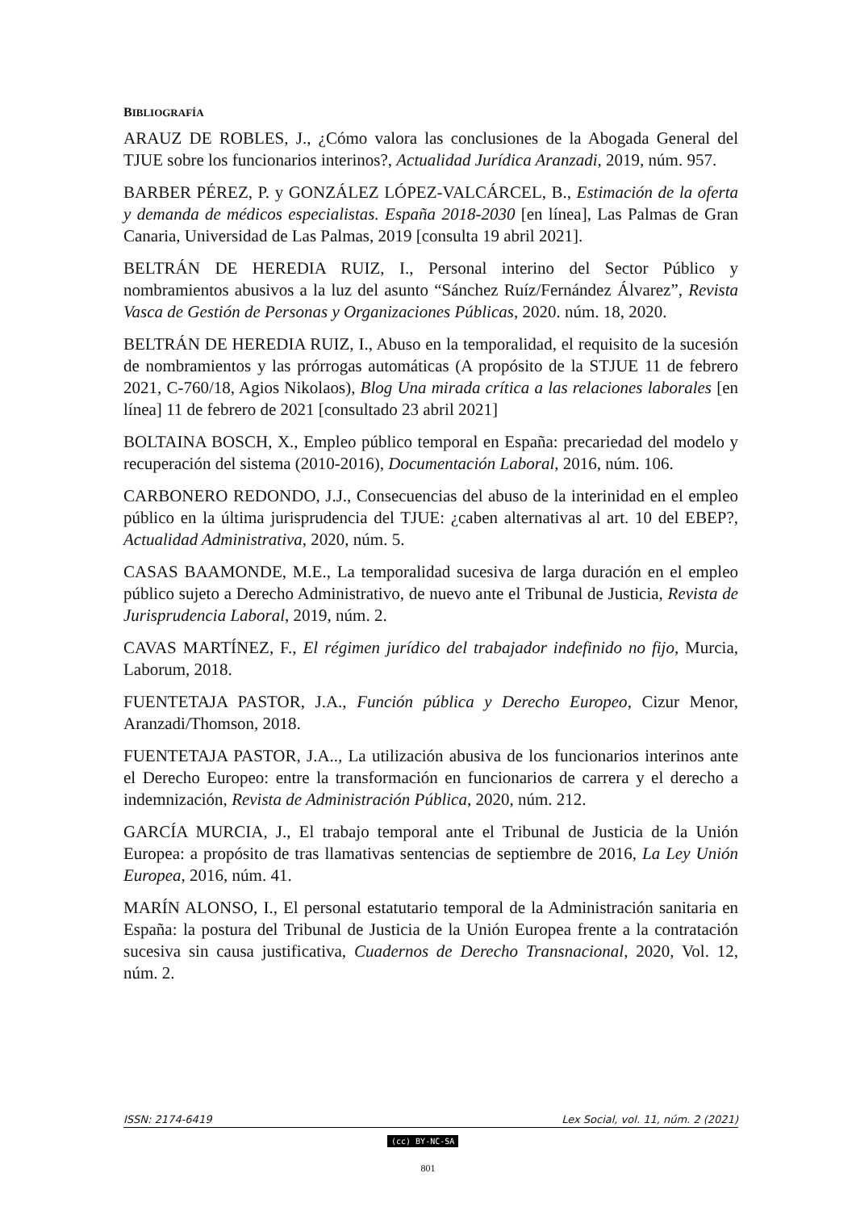BIBLIOGRAFÍA
ARAUZ DE ROBLES, J., ¿Cómo valora las conclusiones de la Abogada General del TJUE sobre los funcionarios interinos?, Actualidad Jurídica Aranzadi, 2019, núm. 957.
BARBER PÉREZ, P. y GONZÁLEZ LÓPEZ-VALCÁRCEL, B., Estimación de la oferta y demanda de médicos especialistas. España 2018-2030 [en línea], Las Palmas de Gran Canaria, Universidad de Las Palmas, 2019 [consulta 19 abril 2021].
BELTRÁN DE HEREDIA RUIZ, I., Personal interino del Sector Público y nombramientos abusivos a la luz del asunto “Sánchez Ruíz/Fernández Álvarez”, Revista Vasca de Gestión de Personas y Organizaciones Públicas, 2020. núm. 18, 2020.
BELTRÁN DE HEREDIA RUIZ, I., Abuso en la temporalidad, el requisito de la sucesión de nombramientos y las prórrogas automáticas (A propósito de la STJUE 11 de febrero 2021, C-760/18, Agios Nikolaos), Blog Una mirada crítica a las relaciones laborales [en línea] 11 de febrero de 2021 [consultado 23 abril 2021]
BOLTAINA BOSCH, X., Empleo público temporal en España: precariedad del modelo y recuperación del sistema (2010-2016), Documentación Laboral, 2016, núm. 106.
CARBONERO REDONDO, J.J., Consecuencias del abuso de la interinidad en el empleo público en la última jurisprudencia del TJUE: ¿caben alternativas al art. 10 del EBEP?, Actualidad Administrativa, 2020, núm. 5.
CASAS BAAMONDE, M.E., La temporalidad sucesiva de larga duración en el empleo público sujeto a Derecho Administrativo, de nuevo ante el Tribunal de Justicia, Revista de Jurisprudencia Laboral, 2019, núm. 2.
CAVAS MARTÍNEZ, F., El régimen jurídico del trabajador indefinido no fijo, Murcia, Laborum, 2018.
FUENTETAJA PASTOR, J.A., Función pública y Derecho Europeo, Cizur Menor, Aranzadi/Thomson, 2018.
FUENTETAJA PASTOR, J.A.., La utilización abusiva de los funcionarios interinos ante el Derecho Europeo: entre la transformación en funcionarios de carrera y el derecho a indemnización, Revista de Administración Pública, 2020, núm. 212.
GARCÍA MURCIA, J., El trabajo temporal ante el Tribunal de Justicia de la Unión Europea: a propósito de tras llamativas sentencias de septiembre de 2016, La Ley Unión Europea, 2016, núm. 41.
MARÍN ALONSO, I., El personal estatutario temporal de la Administración sanitaria en España: la postura del Tribunal de Justicia de la Unión Europea frente a la contratación sucesiva sin causa justificativa, Cuadernos de Derecho Transnacional, 2020, Vol. 12, núm. 2.
ISSN: 2174-6419 Lex Social, vol. 11, núm. 2 (2021)
(cc) BY-NC-SA
801